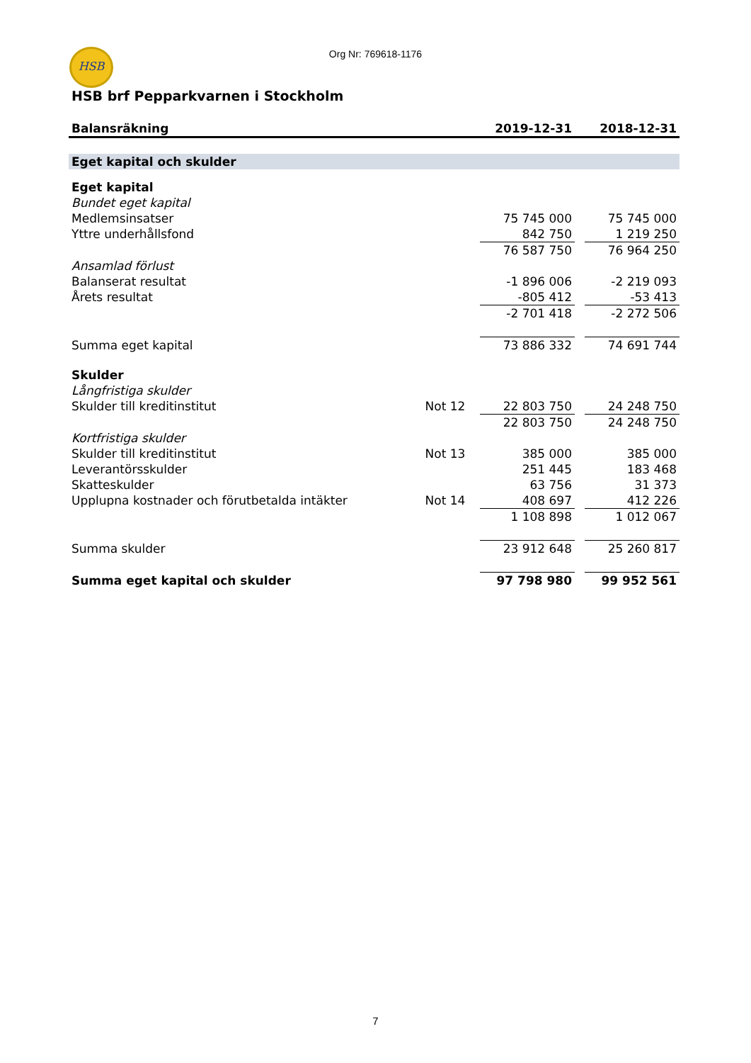HSB
Org Nr: 769618-1176
HSB brf Pepparkvarnen i Stockholm
| Balansräkning | | 2019-12-31 | | 2018-12-31 |
| --- | --- | --- | --- | --- |
| Eget kapital och skulder | | | | |
| Eget kapital | | | | |
| Bundet eget kapital | | | | |
| Medlemsinsatser | | 75 745 000 | | 75 745 000 |
| Yttre underhållsfond | | 842 750 | | 1 219 250 |
| | | 76 587 750 | | 76 964 250 |
| Ansamlad förlust | | | | |
| Balanserat resultat | | -1 896 006 | | -2 219 093 |
| Årets resultat | | -805 412 | | -53 413 |
| | | -2 701 418 | | -2 272 506 |
| Summa eget kapital | | 73 886 332 | | 74 691 744 |
| Skulder | | | | |
| Långfristiga skulder | | | | |
| Skulder till kreditinstitut | Not 12 | 22 803 750 | | 24 248 750 |
| | | 22 803 750 | | 24 248 750 |
| Kortfristiga skulder | | | | |
| Skulder till kreditinstitut | Not 13 | 385 000 | | 385 000 |
| Leverantörsskulder | | 251 445 | | 183 468 |
| Skatteskulder | | 63 756 | | 31 373 |
| Upplupna kostnader och förutbetalda intäkter | Not 14 | 408 697 | | 412 226 |
| | | 1 108 898 | | 1 012 067 |
| Summa skulder | | 23 912 648 | | 25 260 817 |
| Summa eget kapital och skulder | | 97 798 980 | | 99 952 561 |
7